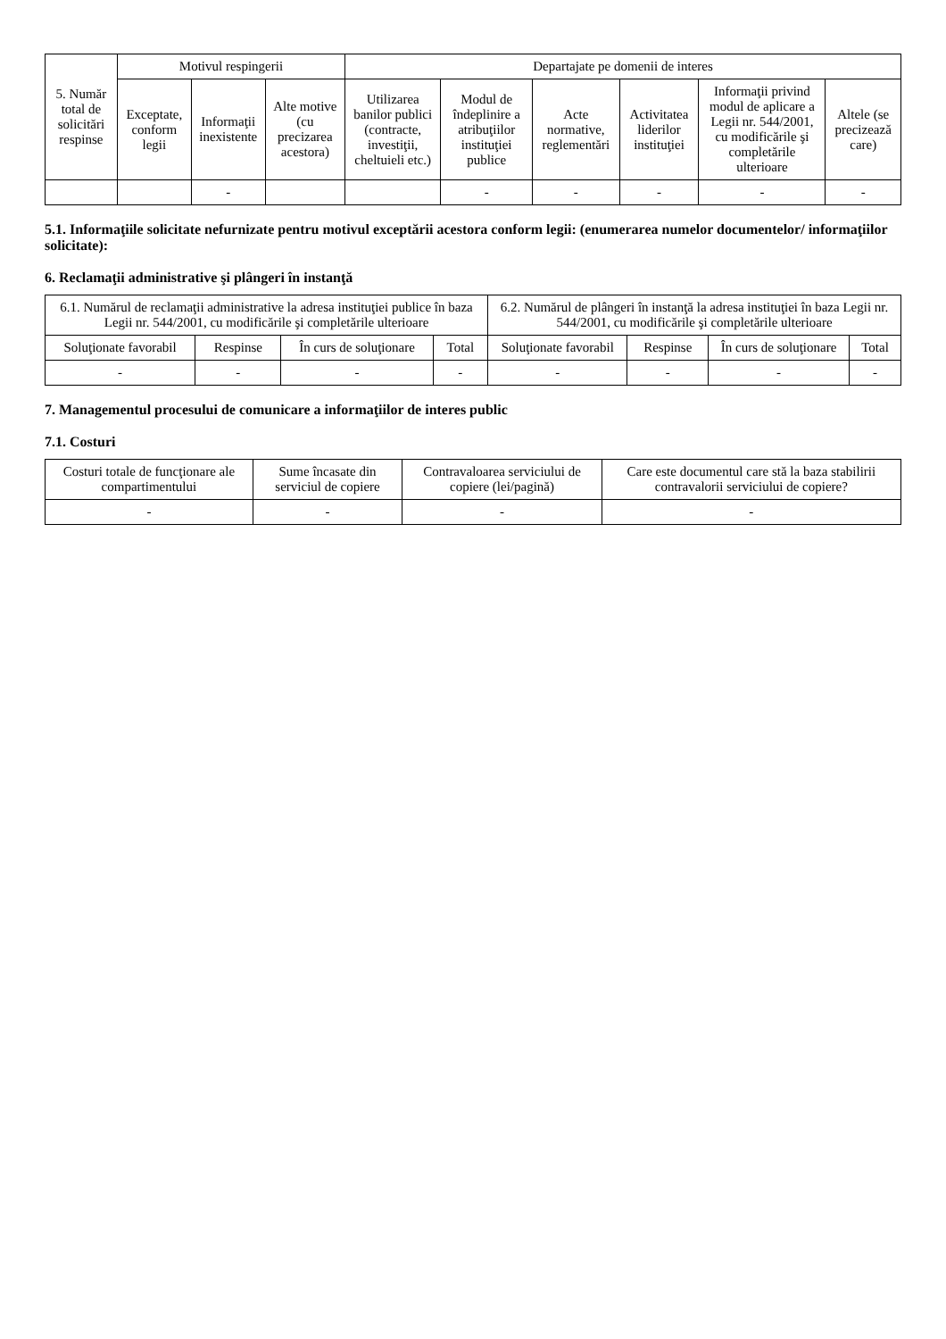| 5. Număr total de solicitări respinse | Motivul respingerii | | | Departajate pe domenii de interes | | | | | |
| --- | --- | --- | --- | --- | --- | --- | --- | --- | --- |
| | Exceptate, conform legii | Informaţii inexistente | Alte motive (cu precizarea acestora) | Utilizarea banilor publici (contracte, investiţii, cheltuieli etc.) | Modul de îndeplinire a atribuţiilor instituţiei publice | Acte normative, reglementări | Activitatea liderilor instituţiei | Informaţii privind modul de aplicare a Legii nr. 544/2001, cu modificările şi completările ulterioare | Altele (se precizează care) |
| | | - | | | - | - | - | - | - |
5.1. Informaţiile solicitate nefurnizate pentru motivul exceptării acestora conform legii: (enumerarea numelor documentelor/ informaţiilor solicitate):
6. Reclamaţii administrative şi plângeri în instanţă
| 6.1. Numărul de reclamaţii administrative la adresa instituţiei publice în baza Legii nr. 544/2001, cu modificările şi completările ulterioare | | | | 6.2. Numărul de plângeri în instanţă la adresa instituţiei în baza Legii nr. 544/2001, cu modificările şi completările ulterioare | | | |
| --- | --- | --- | --- | --- | --- | --- | --- |
| Soluţionate favorabil | Respinse | În curs de soluţionare | Total | Soluţionate favorabil | Respinse | În curs de soluţionare | Total |
| - | - | - | - | - | - | - | - |
7. Managementul procesului de comunicare a informaţiilor de interes public
7.1. Costuri
| Costuri totale de funcţionare ale compartimentului | Sume încasate din serviciul de copiere | Contravaloarea serviciului de copiere (lei/pagină) | Care este documentul care stă la baza stabilirii contravalorii serviciului de copiere? |
| --- | --- | --- | --- |
| - | - | - | - |